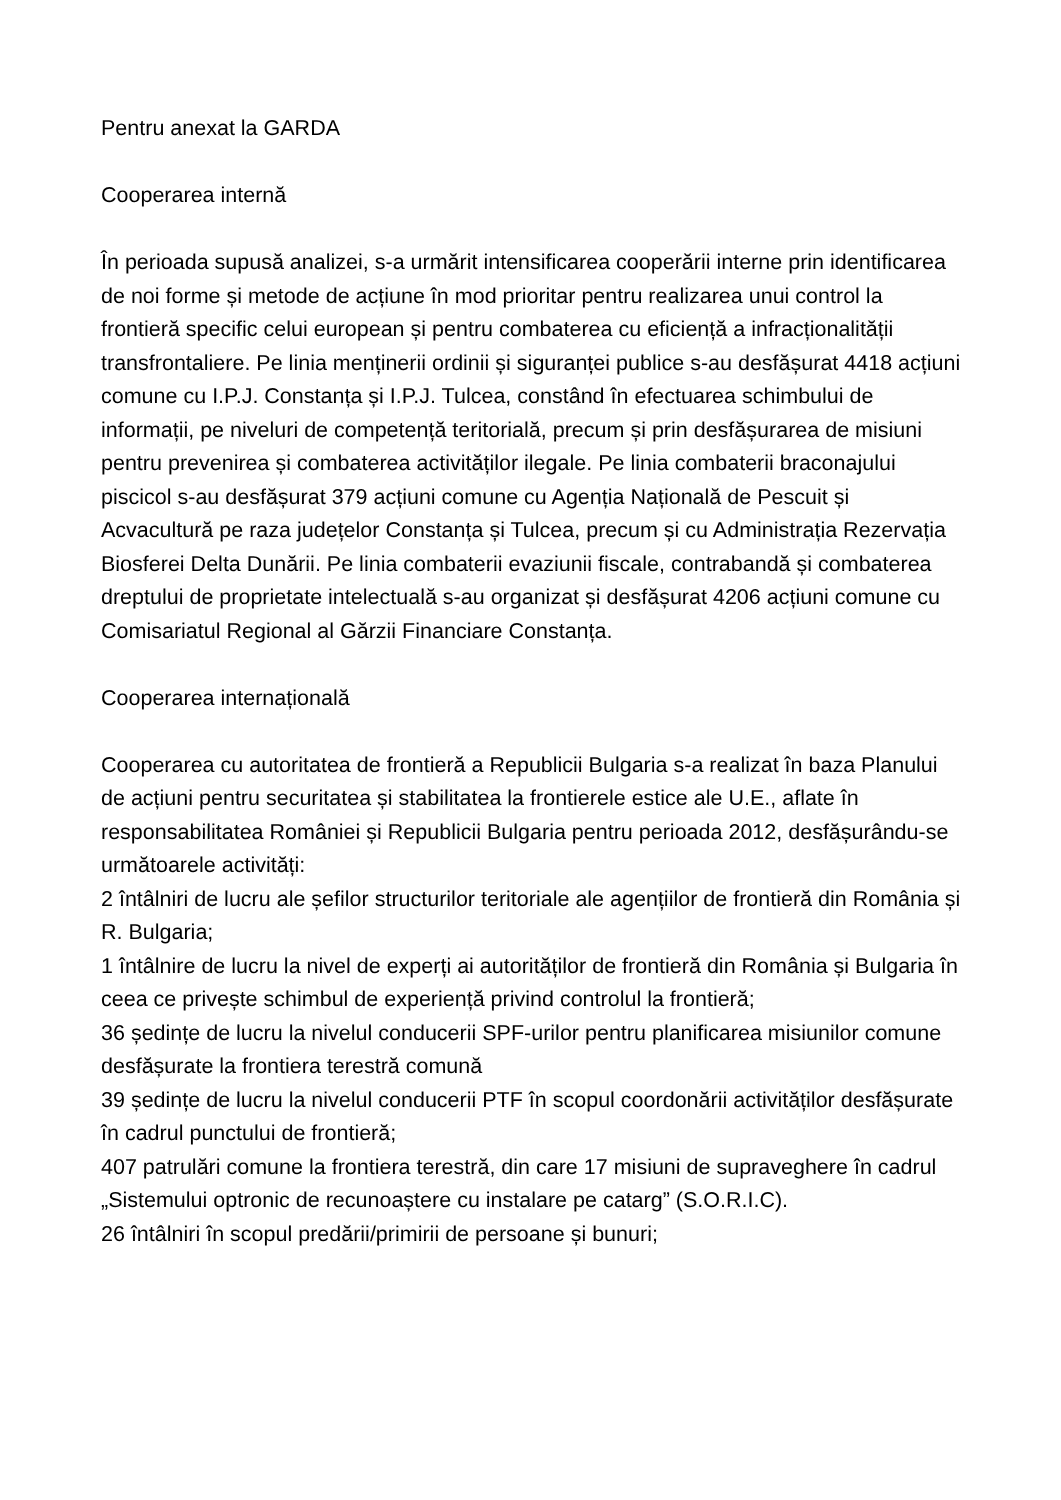Pentru anexat la GARDA
Cooperarea internă
În perioada supusă analizei, s-a urmărit intensificarea cooperării interne prin identificarea de noi forme și metode de acțiune în mod prioritar pentru realizarea unui control la frontieră specific celui european și pentru combaterea cu eficiență a infracționalității transfrontaliere. Pe linia menținerii ordinii și siguranței publice s-au desfășurat 4418 acțiuni comune cu I.P.J. Constanța și I.P.J. Tulcea, constând în efectuarea schimbului de informații, pe niveluri de competență teritorială, precum și prin desfășurarea de misiuni pentru prevenirea și combaterea activităților ilegale. Pe linia combaterii braconajului piscicol s-au desfășurat 379 acțiuni comune cu Agenția Națională de Pescuit și Acvacultură pe raza județelor Constanța și Tulcea, precum și cu Administrația Rezervația Biosferei Delta Dunării. Pe linia combaterii evaziunii fiscale, contrabandă și combaterea dreptului de proprietate intelectuală s-au organizat și desfășurat 4206 acțiuni comune cu Comisariatul Regional al Gărzii Financiare Constanța.
Cooperarea internațională
Cooperarea cu autoritatea de frontieră a Republicii Bulgaria s-a realizat în baza Planului de acțiuni pentru securitatea și stabilitatea la frontierele estice ale U.E., aflate în responsabilitatea României și Republicii Bulgaria pentru perioada 2012, desfășurându-se următoarele activități:
2 întâlniri de lucru ale șefilor structurilor teritoriale ale agențiilor de frontieră din România și R. Bulgaria;
1 întâlnire de lucru la nivel de experți ai autorităților de frontieră din România și Bulgaria în ceea ce privește schimbul de experiență privind controlul la frontieră;
36 ședințe de lucru la nivelul conducerii SPF-urilor pentru planificarea misiunilor comune desfășurate la frontiera terestră comună
39 ședințe de lucru la nivelul conducerii PTF în scopul coordonării activităților desfășurate în cadrul punctului de frontieră;
407 patrulări comune la frontiera terestră, din care 17 misiuni de supraveghere în cadrul „Sistemului optronic de recunoaștere cu instalare pe catarg” (S.O.R.I.C).
26 întâlniri în scopul predării/primirii de persoane și bunuri;